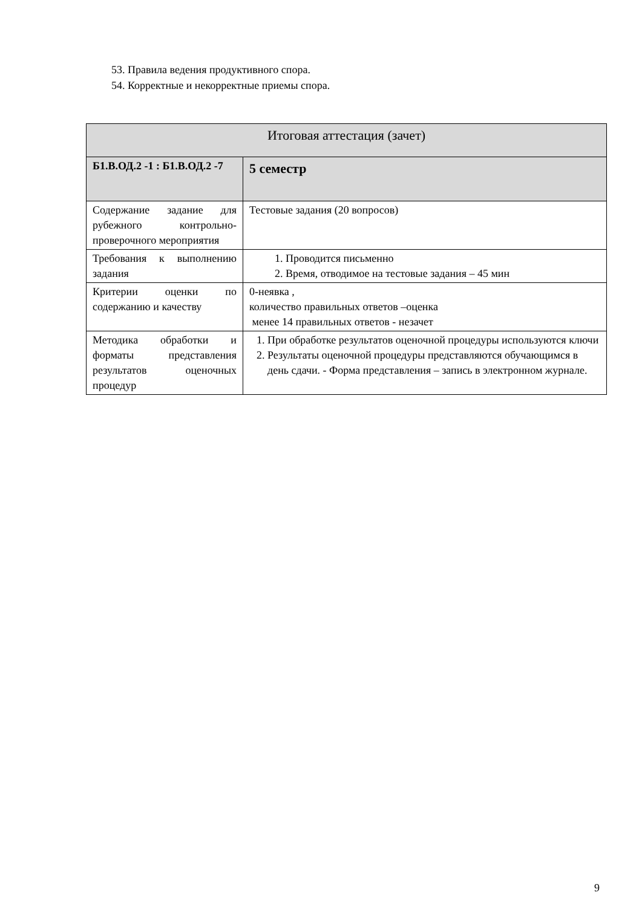53. Правила ведения продуктивного спора.
54. Корректные и некорректные приемы спора.
| Итоговая аттестация (зачет) | |
| Б1.В.ОД.2 -1 : Б1.В.ОД.2 -7 | 5 семестр |
| Содержание задание для рубежного контрольно-проверочного мероприятия | Тестовые задания (20 вопросов) |
| Требования к выполнению задания | 1. Проводится письменно 2. Время, отводимое на тестовые задания – 45 мин |
| Критерии оценки по содержанию и качеству | 0-неявка , количество правильных ответов –оценка менее 14 правильных ответов - незачет |
| Методика обработки и форматы представления результатов оценочных процедур | 1. При обработке результатов оценочной процедуры используются ключи 2. Результаты оценочной процедуры представляются обучающимся в день сдачи. - Форма представления – запись в электронном журнале. |
9